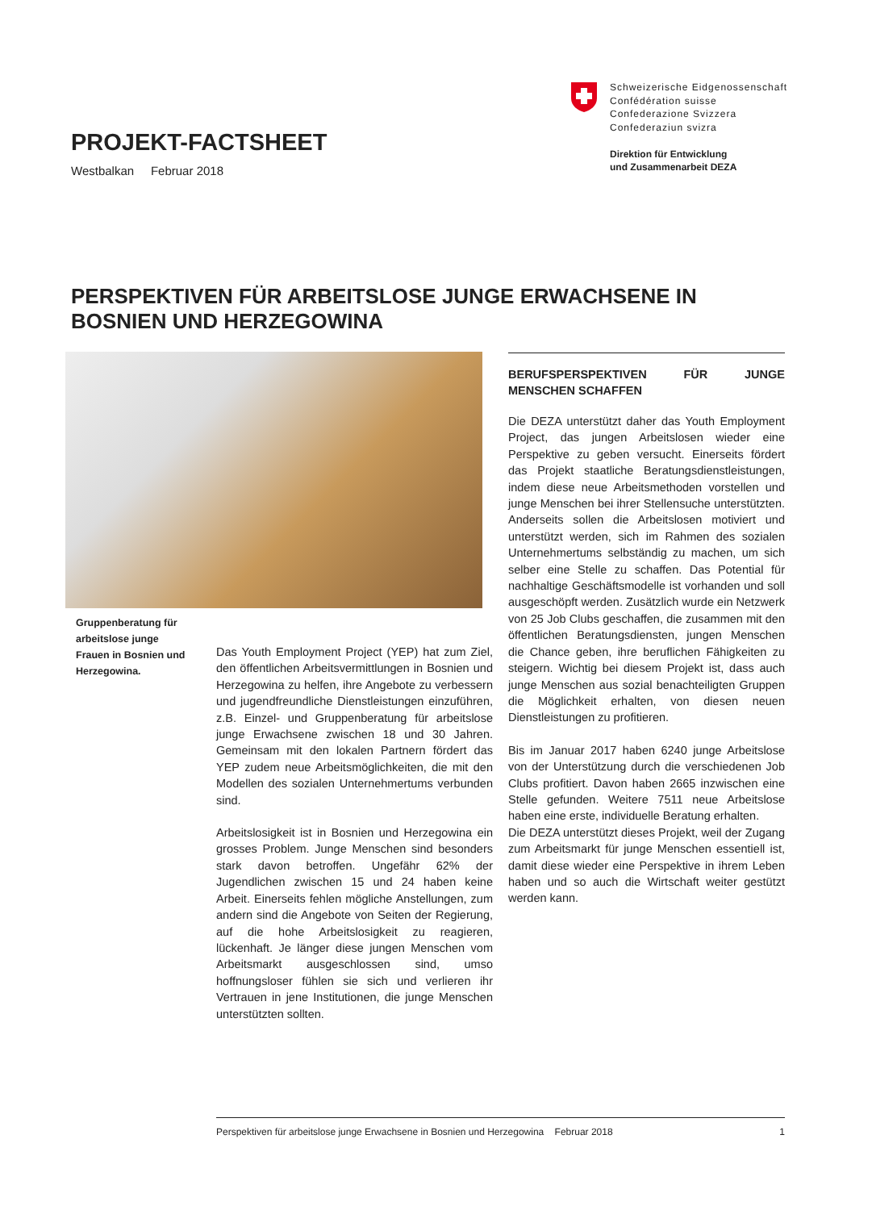Schweizerische Eidgenossenschaft
Confédération suisse
Confederazione Svizzera
Confederaziun svizra
Direktion für Entwicklung
und Zusammenarbeit DEZA
PROJEKT-FACTSHEET
Westbalkan Februar 2018
PERSPEKTIVEN FÜR ARBEITSLOSE JUNGE ERWACHSENE IN BOSNIEN UND HERZEGOWINA
Gruppenberatung für arbeitslose jun­ge Frauen in Bosnien und Herzegowina.
Das Youth Employment Project (YEP) hat zum Ziel, den öffentlichen Arbeitsvermittlungen in Bosnien und Herzegowina zu helfen, ihre Angebote zu verbessern und jugendfreundliche Dienstleistungen einzuführen, z.B. Einzel- und Gruppenberatung für arbeitslose junge Erwachsene zwischen 18 und 30 Jahren. Gemeinsam mit den lokalen Partnern fördert das YEP zudem neue Arbeitsmöglichkeiten, die mit den Modellen des sozialen Unternehmertums verbunden sind.
Arbeitslosigkeit ist in Bosnien und Herzegowina ein grosses Problem. Junge Menschen sind besonders stark davon betroffen. Ungefähr 62% der Jugendlichen zwischen 15 und 24 haben keine Arbeit. Einerseits fehlen mögliche Anstellungen, zum andern sind die Angebote von Seiten der Regierung, auf die hohe Arbeitslosigkeit zu reagieren, lückenhaft. Je länger diese jungen Menschen vom Arbeitsmarkt ausgeschlossen sind, umso hoffnungsloser fühlen sie sich und verlieren ihr Vertrauen in jene Institutionen, die junge Menschen unterstützten sollten.
BERUFSPERSPEKTIVEN FÜR JUNGE MENSCHEN SCHAFFEN
Die DEZA unterstützt daher das Youth Employment Project, das jungen Arbeitslosen wieder eine Perspektive zu geben versucht. Einerseits fördert das Projekt staatliche Beratungsdienstleistungen, indem diese neue Arbeitsmethoden vorstellen und junge Menschen bei ihrer Stellensuche unterstützten. Anderseits sollen die Arbeitslosen motiviert und unterstützt werden, sich im Rahmen des sozialen Unternehmertums selbständig zu machen, um sich selber eine Stelle zu schaffen. Das Potential für nachhaltige Geschäftsmodelle ist vorhanden und soll ausgeschöpft werden. Zusätzlich wurde ein Netzwerk von 25 Job Clubs geschaffen, die zusammen mit den öffentlichen Beratungsdiensten, jungen Menschen die Chance geben, ihre beruflichen Fähigkeiten zu steigern. Wichtig bei diesem Projekt ist, dass auch junge Menschen aus sozial benachteiligten Gruppen die Möglichkeit erhalten, von diesen neuen Dienstleistungen zu profitieren.
Bis im Januar 2017 haben 6240 junge Arbeitslose von der Unterstützung durch die verschiedenen Job Clubs profitiert. Davon haben 2665 inzwischen eine Stelle gefunden. Weitere 7511 neue Arbeitslose haben eine erste, individuelle Beratung erhalten.
Die DEZA unterstützt dieses Projekt, weil der Zugang zum Arbeitsmarkt für junge Menschen essentiell ist, damit diese wieder eine Perspektive in ihrem Leben haben und so auch die Wirtschaft weiter gestützt werden kann.
Perspektiven für arbeitslose junge Erwachsene in Bosnien und Herzegowina Februar 2018 1